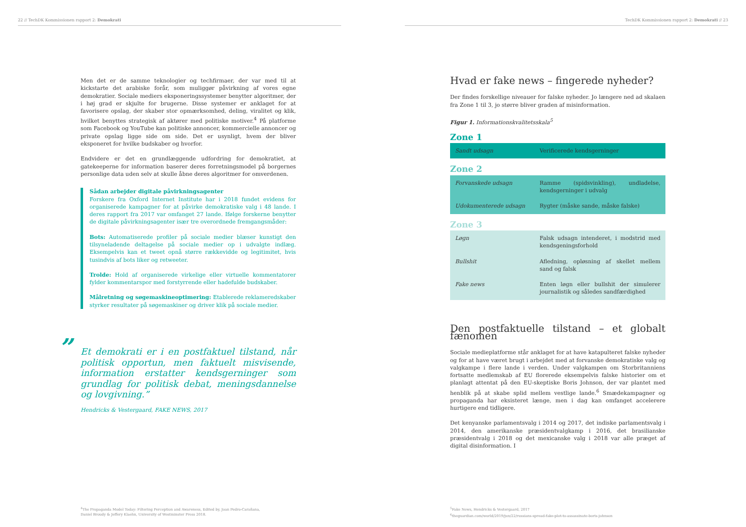22 // TechDK Kommissionen rapport 2: Demokrati
Men det er de samme teknologier og techfirmaer, der var med til at kickstarte det arabiske forår, som muliggør påvirkning af vores egne demokratier. Sociale mediers eksponeringssystemer benytter algoritmer, der i høj grad er skjulte for brugerne. Disse systemer er anklaget for at favorisere opslag, der skaber stor opmærksomhed, deling, viralitet og klik, hvilket benyttes strategisk af aktører med politiske motiver.<sup>4</sup> På platforme som Facebook og YouTube kan politiske annoncer, kommercielle annoncer og private opslag ligge side om side. Det er usynligt, hvem der bliver eksponeret for hvilke budskaber og hvorfor.
Endvidere er det en grundlæggende udfordring for demokratiet, at gatekeeperne for information baserer deres forretningsmodel på borgernes personlige data uden selv at skulle åbne deres algoritmer for omverdenen.
Sådan arbejder digitale påvirkningsagenter
Forskere fra Oxford Internet Institute har i 2018 fundet evidens for organiserede kampagner for at påvirke demokratiske valg i 48 lande. I deres rapport fra 2017 var omfanget 27 lande. Ifølge forskerne benytter de digitale påvirkningsagenter især tre overordnede fremgangsmåder:
Bots: Automatiserede profiler på sociale medier blæser kunstigt den tilsyneladende deltagelse på sociale medier op i udvalgte indlæg. Eksempelvis kan et tweet opnå større rækkevidde og legitimitet, hvis tusindvis af bots liker og retweeter.
Trolde: Hold af organiserede virkelige eller virtuelle kommentatorer fylder kommentarspor med forstyrrende eller hadefulde budskaber.
Målretning og søgemaskineoptimering: Etablerede reklameredskaber styrker resultater på søgemaskiner og driver klik på sociale medier.
” Et demokrati er i en postfaktuel tilstand, når politisk opportun, men faktuelt misvisende, information erstatter kendsgerninger som grundlag for politisk debat, meningsdannelse og lovgivning.”
Hendricks & Vestergaard, FAKE NEWS, 2017
<sup>4</sup> The Propaganda Model Today: Filtering Perception and Awareness, Edited by, Joan Pedro-Carañana,
Daniel Broudy & Jeffery Klaehn, University of Westminster Press 2018.
TechDK Kommissionen rapport 2: Demokrati // 23
Hvad er fake news – fingerede nyheder?
Der findes forskellige niveauer for falske nyheder. Jo længere ned ad skalaen fra Zone 1 til 3, jo større bliver graden af misinformation.
Figur 1. Informationskvalitetsskala<sup>5</sup>
Zone 1
| Sandt udsagn | Verificerede kendsgerninger |
Zone 2
| Forvanskede udsagn | Ramme (spidsvinkling), undladelse, kendsgerninger i udvalg |
| Udokumenterede udsagn | Rygter (måske sande, måske falske) |
Zone 3
| Løgn | Falsk udsagn intenderet, i modstrid med kendsgeningsforhold |
| Bullshit | Afledning, opløsning af skellet mellem sand og falsk |
| Fake news | Enten løgn eller bullshit der simulerer journalistik og således sandfærdighed |
Den postfaktuelle tilstand – et globalt fænomen
Sociale medieplatforme står anklaget for at have katapulteret falske nyheder og for at have været brugt i arbejdet med at forvanske demokratiske valg og valgkampe i flere lande i verden. Under valgkampen om Storbritanniens fortsatte medlemskab af EU florerede eksempelvis falske historier om et planlagt attentat på den EU-skeptiske Boris Johnson, der var plantet med henblik på at skabe splid mellem vestlige lande.<sup>6</sup> Smædekampagner og propaganda har eksisteret længe, men i dag kan omfanget accelerere hurtigere end tidligere.
Det kenyanske parlamentsvalg i 2014 og 2017, det indiske parlamentsvalg i 2014, den amerikanske præsidentvalgkamp i 2016, det brasilianske præsidentvalg i 2018 og det mexicanske valg i 2018 var alle præget af digital disinformation. I
<sup>5</sup> Fake News, Hendricks & Vestergaard, 2017
<sup>6</sup> theguardian.com/world/2019/jun/22/russians-spread-fake-plot-to-assassinate-boris-johnson